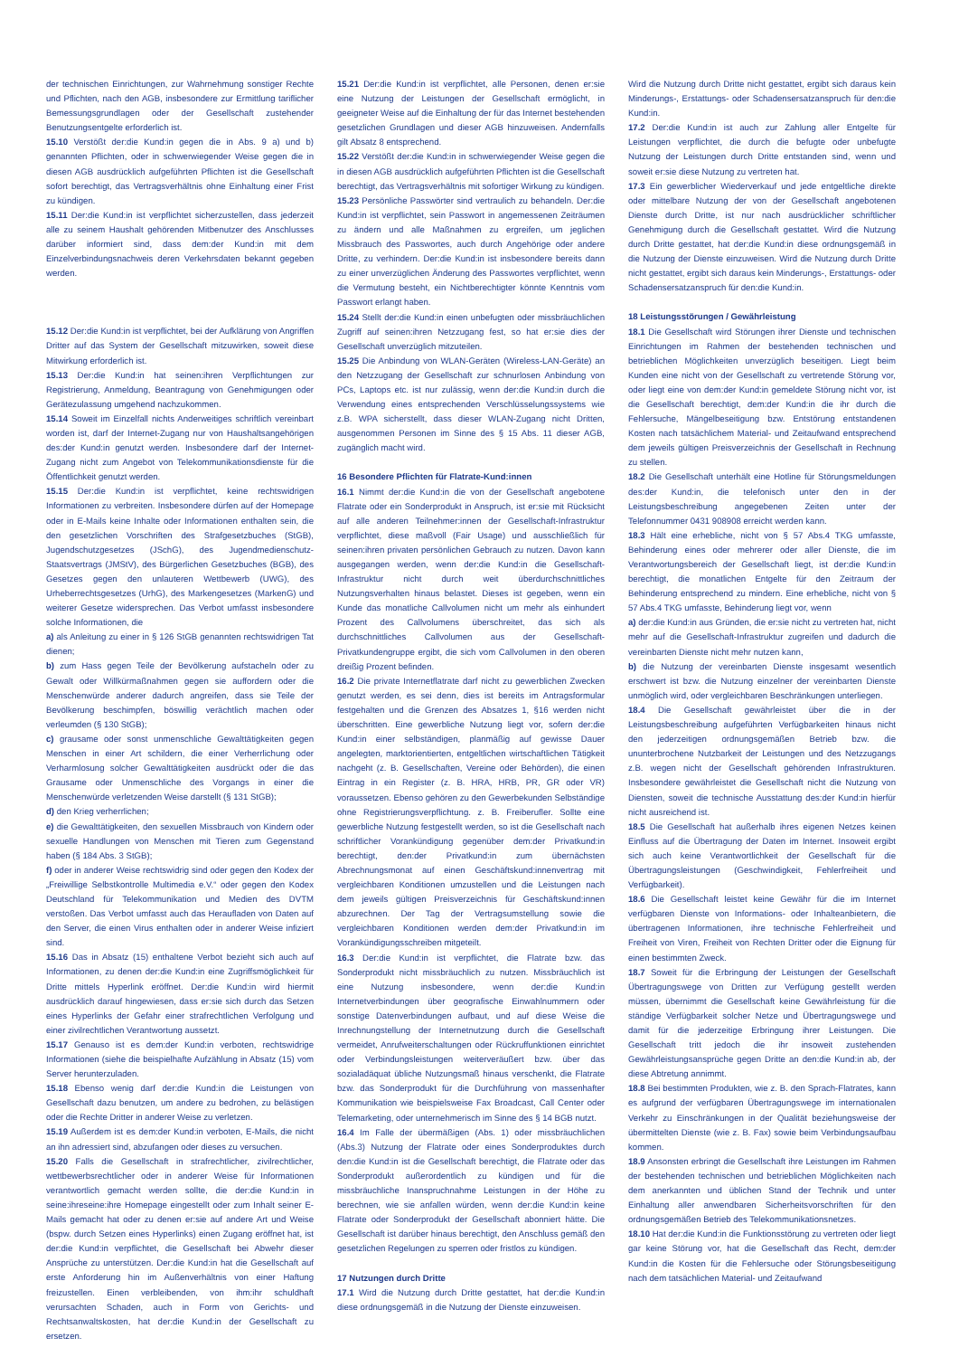der technischen Einrichtungen, zur Wahrnehmung sonstiger Rechte und Pflichten, nach den AGB, insbesondere zur Ermittlung tariflicher Bemessungsgrundlagen oder der Gesellschaft zustehender Benutzungsentgelte erforderlich ist.
15.10 Verstößt der:die Kund:in gegen die in Abs. 9 a) und b) genannten Pflichten, oder in schwerwiegender Weise gegen die in diesen AGB ausdrücklich aufgeführten Pflichten ist die Gesellschaft sofort berechtigt, das Vertragsverhältnis ohne Einhaltung einer Frist zu kündigen.
15.11 Der:die Kund:in ist verpflichtet sicherzustellen, dass jederzeit alle zu seinem Haushalt gehörenden Mitbenutzer des Anschlusses darüber informiert sind, dass dem:der Kund:in mit dem Einzelverbindungsnachweis deren Verkehrsdaten bekannt gegeben werden.
15.12 Der:die Kund:in ist verpflichtet, bei der Aufklärung von Angriffen Dritter auf das System der Gesellschaft mitzuwirken, soweit diese Mitwirkung erforderlich ist.
15.13 Der:die Kund:in hat seinen:ihren Verpflichtungen zur Registrierung, Anmeldung, Beantragung von Genehmigungen oder Gerätezulassung umgehend nachzukommen.
15.14 Soweit im Einzelfall nichts Anderweitiges schriftlich vereinbart worden ist, darf der Internet-Zugang nur von Haushaltsangehörigen des:der Kund:in genutzt werden. Insbesondere darf der Internet-Zugang nicht zum Angebot von Telekommunikationsdienste für die Öffentlichkeit genutzt werden.
15.15 Der:die Kund:in ist verpflichtet, keine rechtswidrigen Informationen zu verbreiten. Insbesondere dürfen auf der Homepage oder in E-Mails keine Inhalte oder Informationen enthalten sein, die den gesetzlichen Vorschriften des Strafgesetzbuches (StGB), Jugendschutzgesetzes (JSchG), des Jugendmedienschutz-Staatsvertrags (JMStV), des Bürgerlichen Gesetzbuches (BGB), des Gesetzes gegen den unlauteren Wettbewerb (UWG), des Urheberrechtsgesetzes (UrhG), des Markengesetzes (MarkenG) und weiterer Gesetze widersprechen. Das Verbot umfasst insbesondere solche Informationen, die
a) als Anleitung zu einer in § 126 StGB genannten rechtswidrigen Tat dienen;
b) zum Hass gegen Teile der Bevölkerung aufstacheln oder zu Gewalt oder Willkürmaßnahmen gegen sie auffordern oder die Menschenwürde anderer dadurch angreifen, dass sie Teile der Bevölkerung beschimpfen, böswillig verächtlich machen oder verleumden (§ 130 StGB);
c) grausame oder sonst unmenschliche Gewalttätigkeiten gegen Menschen in einer Art schildern, die einer Verherrlichung oder Verharmlosung solcher Gewalttätigkeiten ausdrückt oder die das Grausame oder Unmenschliche des Vorgangs in einer die Menschenwürde verletzenden Weise darstellt (§ 131 StGB);
d) den Krieg verherrlichen;
e) die Gewalttätigkeiten, den sexuellen Missbrauch von Kindern oder sexuelle Handlungen von Menschen mit Tieren zum Gegenstand haben (§ 184 Abs. 3 StGB);
f) oder in anderer Weise rechtswidrig sind oder gegen den Kodex der „Freiwillige Selbstkontrolle Multimedia e.V.“ oder gegen den Kodex Deutschland für Telekommunikation und Medien des DVTM verstoßen. Das Verbot umfasst auch das Heraufladen von Daten auf den Server, die einen Virus enthalten oder in anderer Weise infiziert sind.
15.16 Das in Absatz (15) enthaltene Verbot bezieht sich auch auf Informationen, zu denen der:die Kund:in eine Zugriffsmöglichkeit für Dritte mittels Hyperlink eröffnet. Der:die Kund:in wird hiermit ausdrücklich darauf hingewiesen, dass er:sie sich durch das Setzen eines Hyperlinks der Gefahr einer strafrechtlichen Verfolgung und einer zivilrechtlichen Verantwortung aussetzt.
15.17 Genauso ist es dem:der Kund:in verboten, rechtswidrige Informationen (siehe die beispielhafte Aufzählung in Absatz (15) vom Server herunterzuladen.
15.18 Ebenso wenig darf der:die Kund:in die Leistungen von Gesellschaft dazu benutzen, um andere zu bedrohen, zu belästigen oder die Rechte Dritter in anderer Weise zu verletzen.
15.19 Außerdem ist es dem:der Kund:in verboten, E-Mails, die nicht an ihn adressiert sind, abzufangen oder dieses zu versuchen.
15.20 Falls die Gesellschaft in strafrechtlicher, zivilrechtlicher, wettbewerbsrechtlicher oder in anderer Weise für Informationen verantwortlich gemacht werden sollte, die der:die Kund:in in seine:ihreseine:ihre Homepage eingestellt oder zum Inhalt seiner E-Mails gemacht hat oder zu denen er:sie auf andere Art und Weise (bspw. durch Setzen eines Hyperlinks) einen Zugang eröffnet hat, ist der:die Kund:in verpflichtet, die Gesellschaft bei Abwehr dieser Ansprüche zu unterstützen. Der:die Kund:in hat die Gesellschaft auf erste Anforderung hin im Außenverhältnis von einer Haftung freizustellen. Einen verbleibenden, von ihm:ihr schuldhaft verursachten Schaden, auch in Form von Gerichts- und Rechtsanwaltskosten, hat der:die Kund:in der Gesellschaft zu ersetzen.
15.21 Der:die Kund:in ist verpflichtet, alle Personen, denen er:sie eine Nutzung der Leistungen der Gesellschaft ermöglicht, in geeigneter Weise auf die Einhaltung der für das Internet bestehenden gesetzlichen Grundlagen und dieser AGB hinzuweisen. Andernfalls gilt Absatz 8 entsprechend.
15.22 Verstößt der:die Kund:in in schwerwiegender Weise gegen die in diesen AGB ausdrücklich aufgeführten Pflichten ist die Gesellschaft berechtigt, das Vertragsverhältnis mit sofortiger Wirkung zu kündigen.
15.23 Persönliche Passwörter sind vertraulich zu behandeln. Der:die Kund:in ist verpflichtet, sein Passwort in angemessenen Zeiträumen zu ändern und alle Maßnahmen zu ergreifen, um jeglichen Missbrauch des Passwortes, auch durch Angehörige oder andere Dritte, zu verhindern. Der:die Kund:in ist insbesondere bereits dann zu einer unverzüglichen Änderung des Passwortes verpflichtet, wenn die Vermutung besteht, ein Nichtberechtigter könnte Kenntnis vom Passwort erlangt haben.
15.24 Stellt der:die Kund:in einen unbefugten oder missbräuchlichen Zugriff auf seinen:ihren Netzzugang fest, so hat er:sie dies der Gesellschaft unverzüglich mitzuteilen.
15.25 Die Anbindung von WLAN-Geräten (Wireless-LAN-Geräte) an den Netzzugang der Gesellschaft zur schnurlosen Anbindung von PCs, Laptops etc. ist nur zulässig, wenn der:die Kund:in durch die Verwendung eines entsprechenden Verschlüsselungssystems wie z.B. WPA sicherstellt, dass dieser WLAN-Zugang nicht Dritten, ausgenommen Personen im Sinne des § 15 Abs. 11 dieser AGB, zugänglich macht wird.
16 Besondere Pflichten für Flatrate-Kund:innen
16.1 Nimmt der:die Kund:in die von der Gesellschaft angebotene Flatrate oder ein Sonderprodukt in Anspruch, ist er:sie mit Rücksicht auf alle anderen Teilnehmer:innen der Gesellschaft-Infrastruktur verpflichtet, diese maßvoll (Fair Usage) und ausschließlich für seinen:ihren privaten persönlichen Gebrauch zu nutzen. Davon kann ausgegangen werden, wenn der:die Kund:in die Gesellschaft-Infrastruktur nicht durch weit überdurchschnittliches Nutzungsverhalten hinaus belastet. Dieses ist gegeben, wenn ein Kunde das monatliche Callvolumen nicht um mehr als einhundert Prozent des Callvolumens überschreitet, das sich als durchschnittliches Callvolumen aus der Gesellschaft-Privatkundengruppe ergibt, die sich vom Callvolumen in den oberen dreißig Prozent befinden.
16.2 Die private Internetflatrate darf nicht zu gewerblichen Zwecken genutzt werden, es sei denn, dies ist bereits im Antragsformular festgehalten und die Grenzen des Absatzes 1, §16 werden nicht überschritten. Eine gewerbliche Nutzung liegt vor, sofern der:die Kund:in einer selbständigen, planmäßig auf gewisse Dauer angelegten, marktorientierten, entgeltlichen wirtschaftlichen Tätigkeit nachgeht (z. B. Gesellschaften, Vereine oder Behörden), die einen Eintrag in ein Register (z. B. HRA, HRB, PR, GR oder VR) voraussetzen. Ebenso gehören zu den Gewerbekunden Selbständige ohne Registrierungsverpflichtung. z. B. Freiberufler. Sollte eine gewerbliche Nutzung festgestellt werden, so ist die Gesellschaft nach schriftlicher Vorankündigung gegenüber dem:der Privatkund:in berechtigt, den:der Privatkund:in zum übernächsten Abrechnungsmonat auf einen Geschäftskund:innenvertrag mit vergleichbaren Konditionen umzustellen und die Leistungen nach dem jeweils gültigen Preisverzeichnis für Geschäftskund:innen abzurechnen. Der Tag der Vertragsumstellung sowie die vergleichbaren Konditionen werden dem:der Privatkund:in im Vorankündigungsschreiben mitgeteilt.
16.3 Der:die Kund:in ist verpflichtet, die Flatrate bzw. das Sonderprodukt nicht missbräuchlich zu nutzen. Missbräuchlich ist eine Nutzung insbesondere, wenn der:die Kund:in Internetverbindungen über geografische Einwahlnummern oder sonstige Datenverbindungen aufbaut, und auf diese Weise die Inrechnungstellung der Internetnutzung durch die Gesellschaft vermeidet, Anrufweiterschaltungen oder Rückruffunktionen einrichtet oder Verbindungsleistungen weiterveräußert bzw. über das sozialadäquat übliche Nutzungsmaß hinaus verschenkt, die Flatrate bzw. das Sonderprodukt für die Durchführung von massenhafter Kommunikation wie beispielsweise Fax Broadcast, Call Center oder Telemarketing, oder unternehmerisch im Sinne des § 14 BGB nutzt.
16.4 Im Falle der übermäßigen (Abs. 1) oder missbräuchlichen (Abs.3) Nutzung der Flatrate oder eines Sonderproduktes durch den:die Kund:in ist die Gesellschaft berechtigt, die Flatrate oder das Sonderprodukt außerordentlich zu kündigen und für die missbräuchliche Inanspruchnahme Leistungen in der Höhe zu berechnen, wie sie anfallen würden, wenn der:die Kund:in keine Flatrate oder Sonderprodukt der Gesellschaft abonniert hätte. Die Gesellschaft ist darüber hinaus berechtigt, den Anschluss gemäß den gesetzlichen Regelungen zu sperren oder fristlos zu kündigen.
17 Nutzungen durch Dritte
17.1 Wird die Nutzung durch Dritte gestattet, hat der:die Kund:in diese ordnungsgemäß in die Nutzung der Dienste einzuweisen.
Wird die Nutzung durch Dritte nicht gestattet, ergibt sich daraus kein Minderungs-, Erstattungs- oder Schadensersatzanspruch für den:die Kund:in.
17.2 Der:die Kund:in ist auch zur Zahlung aller Entgelte für Leistungen verpflichtet, die durch die befugte oder unbefugte Nutzung der Leistungen durch Dritte entstanden sind, wenn und soweit er:sie diese Nutzung zu vertreten hat.
17.3 Ein gewerblicher Wiederverkauf und jede entgeltliche direkte oder mittelbare Nutzung der von der Gesellschaft angebotenen Dienste durch Dritte, ist nur nach ausdrücklicher schriftlicher Genehmigung durch die Gesellschaft gestattet. Wird die Nutzung durch Dritte gestattet, hat der:die Kund:in diese ordnungsgemäß in die Nutzung der Dienste einzuweisen. Wird die Nutzung durch Dritte nicht gestattet, ergibt sich daraus kein Minderungs-, Erstattungs- oder Schadensersatzanspruch für den:die Kund:in.
18 Leistungsstörungen / Gewährleistung
18.1 Die Gesellschaft wird Störungen ihrer Dienste und technischen Einrichtungen im Rahmen der bestehenden technischen und betrieblichen Möglichkeiten unverzüglich beseitigen. Liegt beim Kunden eine nicht von der Gesellschaft zu vertretende Störung vor, oder liegt eine von dem:der Kund:in gemeldete Störung nicht vor, ist die Gesellschaft berechtigt, dem:der Kund:in die ihr durch die Fehlersuche, Mängelbeseitigung bzw. Entstörung entstandenen Kosten nach tatsächlichem Material- und Zeitaufwand entsprechend dem jeweils gültigen Preisverzeichnis der Gesellschaft in Rechnung zu stellen.
18.2 Die Gesellschaft unterhält eine Hotline für Störungsmeldungen des:der Kund:in, die telefonisch unter den in der Leistungsbeschreibung angegebenen Zeiten unter der Telefonnummer 0431 908908 erreicht werden kann.
18.3 Hält eine erhebliche, nicht von § 57 Abs.4 TKG umfasste, Behinderung eines oder mehrerer oder aller Dienste, die im Verantwortungsbereich der Gesellschaft liegt, ist der:die Kund:in berechtigt, die monatlichen Entgelte für den Zeitraum der Behinderung entsprechend zu mindern. Eine erhebliche, nicht von § 57 Abs.4 TKG umfasste, Behinderung liegt vor, wenn
a) der:die Kund:in aus Gründen, die er:sie nicht zu vertreten hat, nicht mehr auf die Gesellschaft-Infrastruktur zugreifen und dadurch die vereinbarten Dienste nicht mehr nutzen kann,
b) die Nutzung der vereinbarten Dienste insgesamt wesentlich erschwert ist bzw. die Nutzung einzelner der vereinbarten Dienste unmöglich wird, oder vergleichbaren Beschränkungen unterliegen.
18.4 Die Gesellschaft gewährleistet über die in der Leistungsbeschreibung aufgeführten Verfügbarkeiten hinaus nicht den jederzeitigen ordnungsgemäßen Betrieb bzw. die ununterbrochene Nutzbarkeit der Leistungen und des Netzzugangs z.B. wegen nicht der Gesellschaft gehörenden Infrastrukturen. Insbesondere gewährleistet die Gesellschaft nicht die Nutzung von Diensten, soweit die technische Ausstattung des:der Kund:in hierfür nicht ausreichend ist.
18.5 Die Gesellschaft hat außerhalb ihres eigenen Netzes keinen Einfluss auf die Übertragung der Daten im Internet. Insoweit ergibt sich auch keine Verantwortlichkeit der Gesellschaft für die Übertragungsleistungen (Geschwindigkeit, Fehlerfreiheit und Verfügbarkeit).
18.6 Die Gesellschaft leistet keine Gewähr für die im Internet verfügbaren Dienste von Informations- oder Inhalteanbietern, die übertragenen Informationen, ihre technische Fehlerfreiheit und Freiheit von Viren, Freiheit von Rechten Dritter oder die Eignung für einen bestimmten Zweck.
18.7 Soweit für die Erbringung der Leistungen der Gesellschaft Übertragungswege von Dritten zur Verfügung gestellt werden müssen, übernimmt die Gesellschaft keine Gewährleistung für die ständige Verfügbarkeit solcher Netze und Übertragungswege und damit für die jederzeitige Erbringung ihrer Leistungen. Die Gesellschaft tritt jedoch die ihr insoweit zustehenden Gewährleistungsansprüche gegen Dritte an den:die Kund:in ab, der diese Abtretung annimmt.
18.8 Bei bestimmten Produkten, wie z. B. den Sprach-Flatrates, kann es aufgrund der verfügbaren Übertragungswege im internationalen Verkehr zu Einschränkungen in der Qualität beziehungsweise der übermittelten Dienste (wie z. B. Fax) sowie beim Verbindungsaufbau kommen.
18.9 Ansonsten erbringt die Gesellschaft ihre Leistungen im Rahmen der bestehenden technischen und betrieblichen Möglichkeiten nach dem anerkannten und üblichen Stand der Technik und unter Einhaltung aller anwendbaren Sicherheitsvorschriften für den ordnungsgemäßen Betrieb des Telekommunikationsnetzes.
18.10 Hat der:die Kund:in die Funktionsstörung zu vertreten oder liegt gar keine Störung vor, hat die Gesellschaft das Recht, dem:der Kund:in die Kosten für die Fehlersuche oder Störungsbeseitigung nach dem tatsächlichen Material- und Zeitaufwand